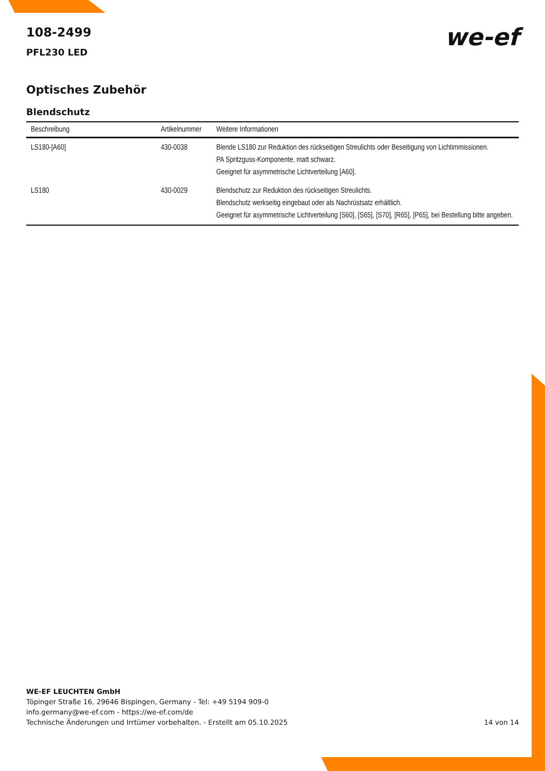we-ef
108-2499
PFL230 LED
Optisches Zubehör
Blendschutz
| Beschreibung | Artikelnummer | Weitere Informationen |
| --- | --- | --- |
| LS180-[A60] | 430-0038 | Blende LS180 zur Reduktion des rückseitigen Streulichts oder Beseitigung von Lichtimmissionen. PA Spritzguss-Komponente, matt schwarz. Geeignet für asymmetrische Lichtverteilung [A60]. |
| LS180 | 430-0029 | Blendschutz zur Reduktion des rückseitigen Streulichts. Blendschutz werkseitig eingebaut oder als Nachrüstsatz erhältlich. Geeignet für asymmetrische Lichtverteilung [S60], [S65], [S70], [R65], [P65], bei Bestellung bitte angeben. |
WE-EF LEUCHTEN GmbH
Töpinger Straße 16, 29646 Bispingen, Germany - Tel: +49 5194 909-0
info.germany@we-ef.com - https://we-ef.com/de
Technische Änderungen und Irrtümer vorbehalten. - Erstellt am 05.10.2025
14 von 14